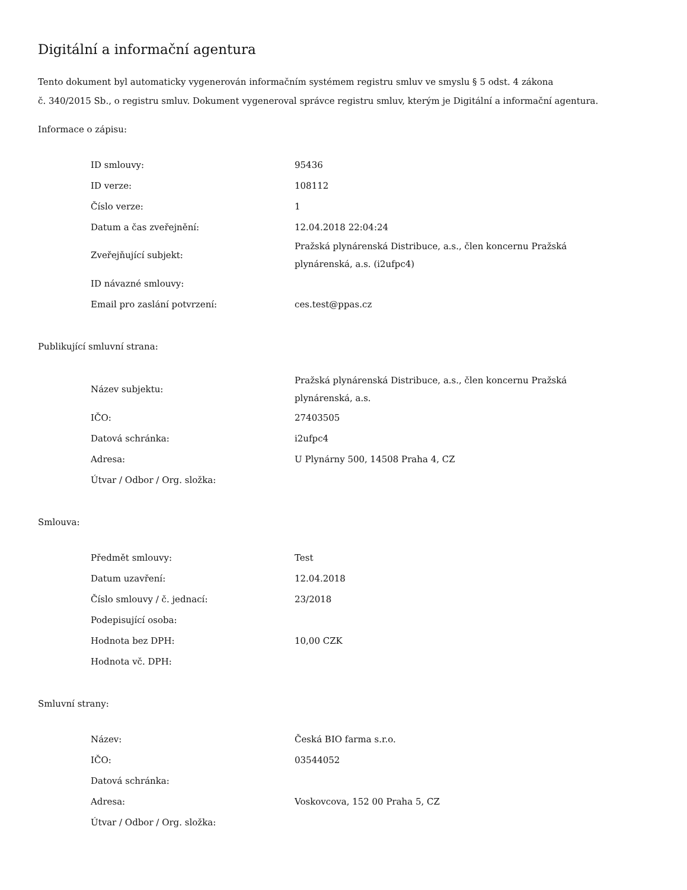Digitální a informační agentura
Tento dokument byl automaticky vygenerován informačním systémem registru smluv ve smyslu § 5 odst. 4 zákona
č. 340/2015 Sb., o registru smluv. Dokument vygeneroval správce registru smluv, kterým je Digitální a informační agentura.
Informace o zápisu:
| ID smlouvy: | 95436 |
| ID verze: | 108112 |
| Číslo verze: | 1 |
| Datum a čas zveřejnění: | 12.04.2018 22:04:24 |
| Zveřejňující subjekt: | Pražská plynárenská Distribuce, a.s., člen koncernu Pražská plynárenská, a.s. (i2ufpc4) |
| ID návazné smlouvy: | |
| Email pro zaslání potvrzení: | ces.test@ppas.cz |
Publikující smluvní strana:
| Název subjektu: | Pražská plynárenská Distribuce, a.s., člen koncernu Pražská plynárenská, a.s. |
| IČO: | 27403505 |
| Datová schránka: | i2ufpc4 |
| Adresa: | U Plynárny 500, 14508 Praha 4, CZ |
| Útvar / Odbor / Org. složka: | |
Smlouva:
| Předmět smlouvy: | Test |
| Datum uzavření: | 12.04.2018 |
| Číslo smlouvy / č. jednací: | 23/2018 |
| Podepisující osoba: | |
| Hodnota bez DPH: | 10,00 CZK |
| Hodnota vč. DPH: | |
Smluvní strany:
| Název: | Česká BIO farma s.r.o. |
| IČO: | 03544052 |
| Datová schránka: | |
| Adresa: | Voskovcova, 152 00 Praha 5, CZ |
| Útvar / Odbor / Org. složka: | |